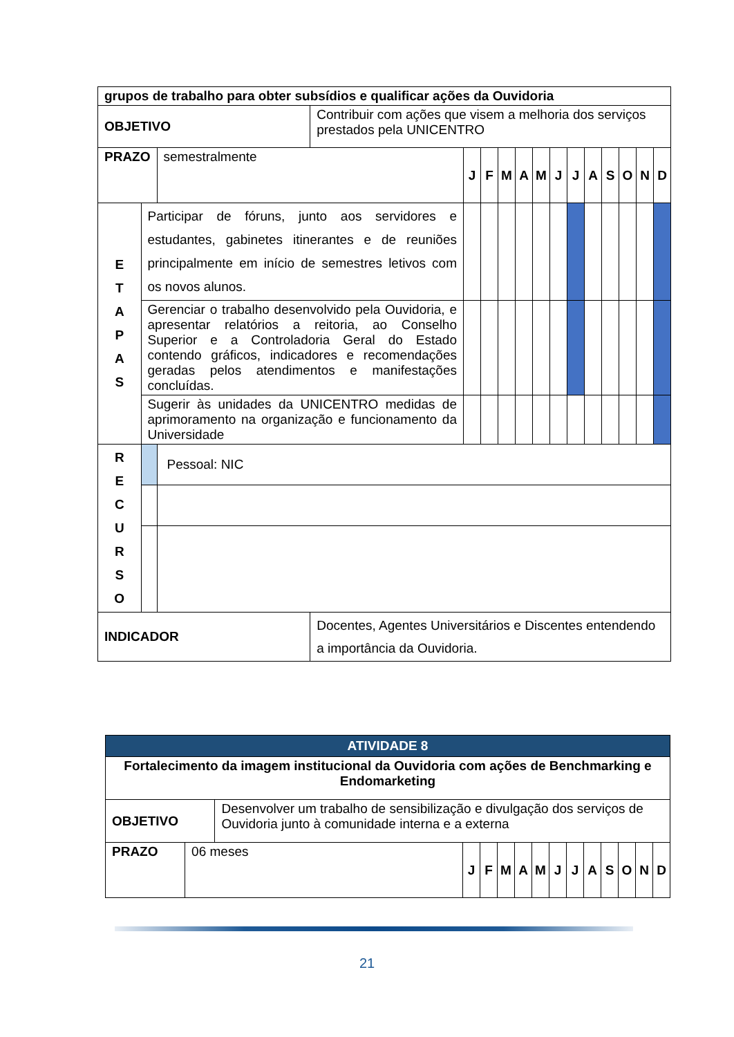| grupos de trabalho para obter subsídios e qualificar ações da Ouvidoria | | | | | | | | | | | | | | | |
| OBJETIVO | | | Contribuir com ações que visem a melhoria dos serviços prestados pela UNICENTRO | | | | | | | | | | | | |
| PRAZO | | semestralmente | | J | F | M | A | M | J | J | A | S | O | N | D |
| E T A P A S | Participar de fóruns, junto aos servidores e estudantes, gabinetes itinerantes e de reuniões principalmente em início de semestres letivos com os novos alunos. | | | | | | | | | | | | | | |
| | Gerenciar o trabalho desenvolvido pela Ouvidoria, e apresentar relatórios a reitoria, ao Conselho Superior e a Controladoria Geral do Estado contendo gráficos, indicadores e recomendações geradas pelos atendimentos e manifestações concluídas. | | | | | | | | | | | | | | |
| | Sugerir às unidades da UNICENTRO medidas de aprimoramento na organização e funcionamento da Universidade | | | | | | | | | | | | | | |
| R E C U R S O | | Pessoal: NIC | | | | | | | | | | | | | |
| INDICADOR | | | Docentes, Agentes Universitários e Discentes entendendo a importância da Ouvidoria. | | | | | | | | | | | | |
| ATIVIDADE 8 | | | | | | | | | | | | | | |
| Fortalecimento da imagem institucional da Ouvidoria com ações de Benchmarking e Endomarketing | | | | | | | | | | | | | | |
| OBJETIVO | | Desenvolver um trabalho de sensibilização e divulgação dos serviços de Ouvidoria junto à comunidade interna e a externa | | | | | | | | | | | | |
| PRAZO | 06 meses | | J | F | M | A | M | J | J | A | S | O | N | D |
21